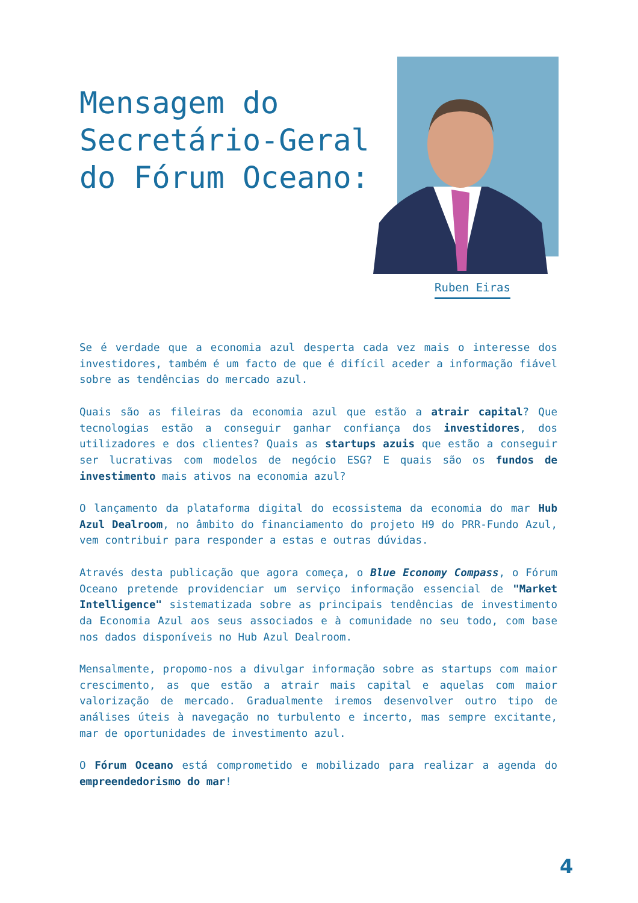Mensagem do
Secretário-Geral
do Fórum Oceano:
Ruben Eiras
Se é verdade que a economia azul desperta cada vez mais o interesse dos investidores, também é um facto de que é difícil aceder a informação fiável sobre as tendências do mercado azul.
Quais são as fileiras da economia azul que estão a atrair capital? Que tecnologias estão a conseguir ganhar confiança dos investidores, dos utilizadores e dos clientes? Quais as startups azuis que estão a conseguir ser lucrativas com modelos de negócio ESG? E quais são os fundos de investimento mais ativos na economia azul?
O lançamento da plataforma digital do ecossistema da economia do mar Hub Azul Dealroom, no âmbito do financiamento do projeto H9 do PRR-Fundo Azul, vem contribuir para responder a estas e outras dúvidas.
Através desta publicação que agora começa, o Blue Economy Compass, o Fórum Oceano pretende providenciar um serviço informação essencial de "Market Intelligence" sistematizada sobre as principais tendências de investimento da Economia Azul aos seus associados e à comunidade no seu todo, com base nos dados disponíveis no Hub Azul Dealroom.
Mensalmente, propomo-nos a divulgar informação sobre as startups com maior crescimento, as que estão a atrair mais capital e aquelas com maior valorização de mercado. Gradualmente iremos desenvolver outro tipo de análises úteis à navegação no turbulento e incerto, mas sempre excitante, mar de oportunidades de investimento azul.
O Fórum Oceano está comprometido e mobilizado para realizar a agenda do empreendedorismo do mar!
4